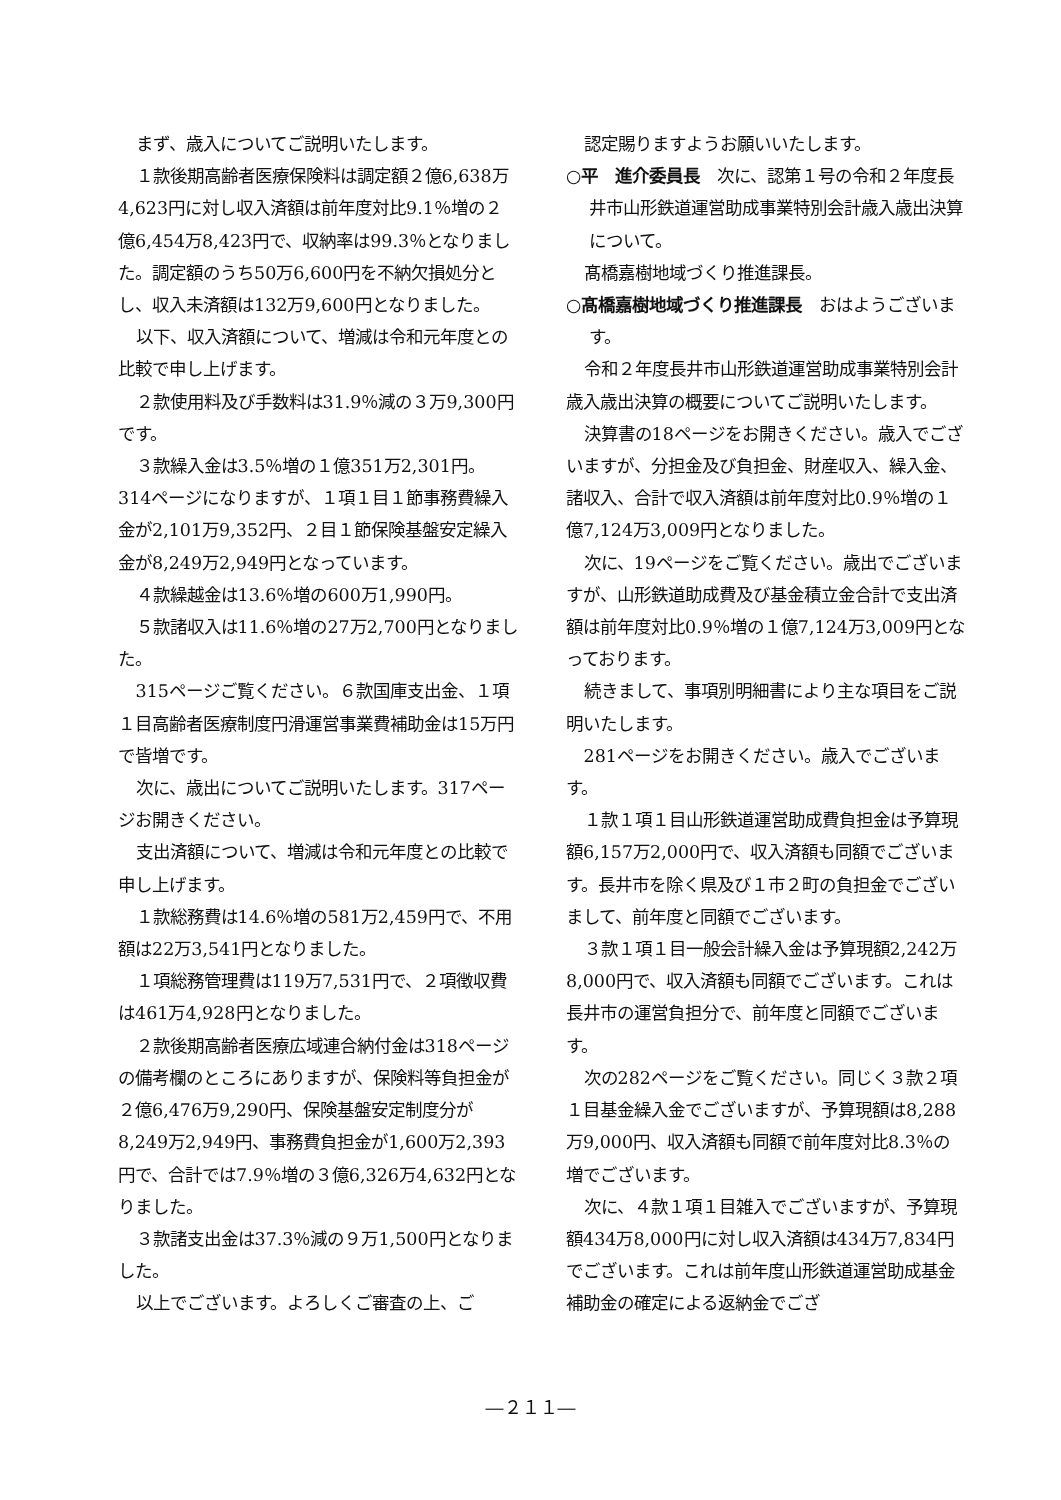まず、歳入についてご説明いたします。
１款後期高齢者医療保険料は調定額２億6,638万4,623円に対し収入済額は前年度対比9.1％増の２億6,454万8,423円で、収納率は99.3％となりました。調定額のうち50万6,600円を不納欠損処分とし、収入未済額は132万9,600円となりました。
以下、収入済額について、増減は令和元年度との比較で申し上げます。
２款使用料及び手数料は31.9％減の３万9,300円です。
３款繰入金は3.5％増の１億351万2,301円。314ページになりますが、１項１目１節事務費繰入金が2,101万9,352円、２目１節保険基盤安定繰入金が8,249万2,949円となっています。
４款繰越金は13.6％増の600万1,990円。
５款諸収入は11.6％増の27万2,700円となりました。
315ページご覧ください。６款国庫支出金、１項１目高齢者医療制度円滑運営事業費補助金は15万円で皆増です。
次に、歳出についてご説明いたします。317ページお開きください。
支出済額について、増減は令和元年度との比較で申し上げます。
１款総務費は14.6％増の581万2,459円で、不用額は22万3,541円となりました。
１項総務管理費は119万7,531円で、２項徴収費は461万4,928円となりました。
２款後期高齢者医療広域連合納付金は318ページの備考欄のところにありますが、保険料等負担金が２億6,476万9,290円、保険基盤安定制度分が8,249万2,949円、事務費負担金が1,600万2,393円で、合計では7.9％増の３億6,326万4,632円となりました。
３款諸支出金は37.3％減の９万1,500円となりました。
以上でございます。よろしくご審査の上、ご
認定賜りますようお願いいたします。
○平　進介委員長　次に、認第１号の令和２年度長井市山形鉄道運営助成事業特別会計歳入歳出決算について。
髙橋嘉樹地域づくり推進課長。
○髙橋嘉樹地域づくり推進課長　おはようございます。
令和２年度長井市山形鉄道運営助成事業特別会計歳入歳出決算の概要についてご説明いたします。
決算書の18ページをお開きください。歳入でございますが、分担金及び負担金、財産収入、繰入金、諸収入、合計で収入済額は前年度対比0.9％増の１億7,124万3,009円となりました。
次に、19ページをご覧ください。歳出でございますが、山形鉄道助成費及び基金積立金合計で支出済額は前年度対比0.9％増の１億7,124万3,009円となっております。
続きまして、事項別明細書により主な項目をご説明いたします。
281ページをお開きください。歳入でございます。
１款１項１目山形鉄道運営助成費負担金は予算現額6,157万2,000円で、収入済額も同額でございます。長井市を除く県及び１市２町の負担金でございまして、前年度と同額でございます。
３款１項１目一般会計繰入金は予算現額2,242万8,000円で、収入済額も同額でございます。これは長井市の運営負担分で、前年度と同額でございます。
次の282ページをご覧ください。同じく３款２項１目基金繰入金でございますが、予算現額は8,288万9,000円、収入済額も同額で前年度対比8.3％の増でございます。
次に、４款１項１目雑入でございますが、予算現額434万8,000円に対し収入済額は434万7,834円でございます。これは前年度山形鉄道運営助成基金補助金の確定による返納金でござ
―２１１―